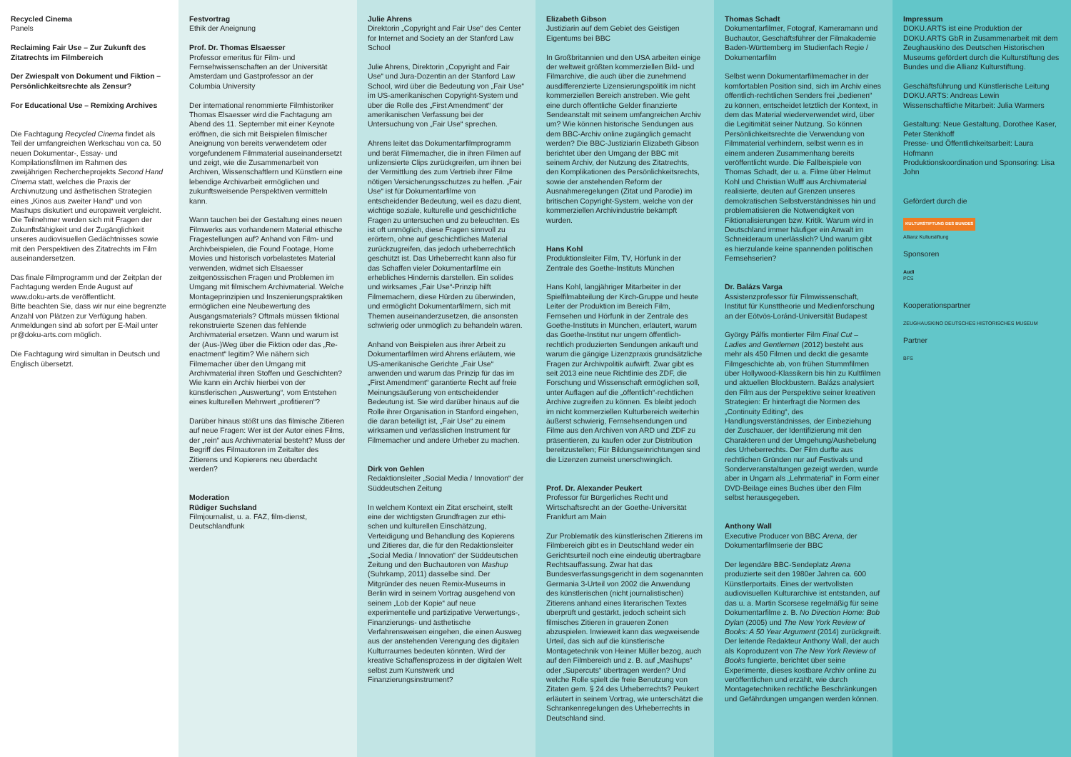Recycled Cinema
Panels
Reclaiming Fair Use – Zur Zukunft des Zitatrechts im Filmbereich
Der Zwiespalt von Dokument und Fiktion – Persönlichkeitsrechte als Zensur?
For Educational Use – Remixing Archives
Die Fachtagung Recycled Cinema findet als Teil der umfangreichen Werkschau von ca. 50 neuen Dokumentar-, Essay- und Kompilationsfilmen im Rahmen des zweijährigen Rechercheprojekts Second Hand Cinema statt, welches die Praxis der Archivnutzung und ästhetischen Strategien eines „Kinos aus zweiter Hand“ und von Mashups diskutiert und europaweit vergleicht. Die Teilnehmer werden sich mit Fragen der Zukunftsfähigkeit und der Zugänglichkeit unseres audiovisuellen Gedächtnisses sowie mit den Perspektiven des Zitatrechts im Film auseinandersetzen.
Das finale Filmprogramm und der Zeitplan der Fachtagung werden Ende August auf www.doku-arts.de veröffentlicht.
Bitte beachten Sie, dass wir nur eine begrenzte Anzahl von Plätzen zur Verfügung haben. Anmeldungen sind ab sofort per E-Mail unter pr@doku-arts.com möglich.
Die Fachtagung wird simultan in Deutsch und Englisch übersetzt.
Festvortrag
Ethik der Aneignung
Prof. Dr. Thomas Elsaesser
Professor emeritus für Film- und Fernsehwissenschaften an der Universität Amsterdam und Gastprofessor an der Columbia University
Der international renommierte Filmhistoriker Thomas Elsaesser wird die Fachtagung am Abend des 11. September mit einer Keynote eröffnen, die sich mit Beispielen filmischer Aneignung von bereits verwendetem oder vorgefundenem Filmmaterial auseinandersetzt und zeigt, wie die Zusammenarbeit von Archiven, Wissenschaftlern und Künstlern eine lebendige Archivarbeit ermöglichen und zukunftsweisende Perspektiven vermitteln kann.
Wann tauchen bei der Gestaltung eines neuen Filmwerks aus vorhandenem Material ethische Fragestellungen auf? Anhand von Film- und Archivbeispielen, die Found Footage, Home Movies und historisch vorbelastetes Material verwenden, widmet sich Elsaesser zeitgenössischen Fragen und Problemen im Umgang mit filmischem Archivmaterial. Welche Montageprinzipien und Inszenierungspraktiken ermöglichen eine Neubewertung des Ausgangsmaterials? Oftmals müssen fiktional rekonstruierte Szenen das fehlende Archivmaterial ersetzen. Wann und warum ist der (Aus-)Weg über die Fiktion oder das „Re-enactment“ legitim? Wie nähern sich Filmemacher über den Umgang mit Archivmaterial ihren Stoffen und Geschichten? Wie kann ein Archiv hierbei von der künstlerischen „Auswertung“, vom Entstehen eines kulturellen Mehrwert „profitieren“?
Darüber hinaus stößt uns das filmische Zitieren auf neue Fragen: Wer ist der Autor eines Films, der „rein“ aus Archivmaterial besteht? Muss der Begriff des Filmautoren im Zeitalter des Zitierens und Kopierens neu überdacht werden?
Moderation
Rüdiger Suchsland
Filmjournalist, u. a. FAZ, film-dienst, Deutschlandfunk
Julie Ahrens
Direktorin „Copyright and Fair Use“ des Center for Internet and Society an der Stanford Law School
Julie Ahrens, Direktorin „Copyright and Fair Use“ und Jura-Dozentin an der Stanford Law School, wird über die Bedeutung von „Fair Use“ im US-amerikanischen Copyright-System und über die Rolle des „First Amendment“ der amerikanischen Verfassung bei der Untersuchung von „Fair Use“ sprechen.
Ahrens leitet das Dokumentarfilmprogramm und berät Filmemacher, die in ihren Filmen auf unlizensierte Clips zurückgreifen, um ihnen bei der Vermittlung des zum Vertrieb ihrer Filme nötigen Versicherungsschutzes zu helfen. „Fair Use“ ist für Dokumentarfilme von entscheidender Bedeutung, weil es dazu dient, wichtige soziale, kulturelle und geschichtliche Fragen zu untersuchen und zu beleuchten. Es ist oft unmöglich, diese Fragen sinnvoll zu erörtern, ohne auf geschichtliches Material zurückzugreifen, das jedoch urheberrechtlich geschützt ist. Das Urheberrecht kann also für das Schaffen vieler Dokumentarfilme ein erhebliches Hindernis darstellen. Ein solides und wirksames „Fair Use“-Prinzip hilft Filmemachern, diese Hürden zu überwinden, und ermöglicht Dokumentarfilmern, sich mit Themen auseinanderzusetzen, die ansonsten schwierig oder unmöglich zu behandeln wären.
Anhand von Beispielen aus ihrer Arbeit zu Dokumentarfilmen wird Ahrens erläutern, wie US-amerikanische Gerichte „Fair Use“ anwenden und warum das Prinzip für das im „First Amendment“ garantierte Recht auf freie Meinungsäußerung von entscheidender Bedeutung ist. Sie wird darüber hinaus auf die Rolle ihrer Organisation in Stanford eingehen, die daran beteiligt ist, „Fair Use“ zu einem wirksamen und verlässlichen Instrument für Filmemacher und andere Urheber zu machen.
Dirk von Gehlen
Redaktionsleiter „Social Media / Innovation“ der Süddeutschen Zeitung
In welchem Kontext ein Zitat erscheint, stellt eine der wichtigsten Grundfragen zur ethi-schen und kulturellen Einschätzung, Verteidigung und Behandlung des Kopierens und Zitieres dar, die für den Redaktionsleiter „Social Media / Innovation“ der Süddeutschen Zeitung und den Buchautoren von Mashup (Suhrkamp, 2011) dasselbe sind. Der Mitgründer des neuen Remix-Museums in Berlin wird in seinem Vortrag ausgehend von seinem „Lob der Kopie“ auf neue experimentelle und partizipative Verwertungs-, Finanzierungs- und ästhetische Verfahrensweisen eingehen, die einen Ausweg aus der anstehenden Verengung des digitalen Kulturraumes bedeuten könnten. Wird der kreative Schaffensprozess in der digitalen Welt selbst zum Kunstwerk und Finanzierungsinstrument?
Elizabeth Gibson
Justiziarin auf dem Gebiet des Geistigen Eigentums bei BBC
In Großbritannien und den USA arbeiten einige der weltweit größten kommerziellen Bild- und Filmarchive, die auch über die zunehmend ausdifferenzierte Lizensierungspolitik im nicht kommerziellen Bereich anstreben. Wie geht eine durch öffentliche Gelder finanzierte Sendeanstalt mit seinem umfangreichen Archiv um? Wie können historische Sendungen aus dem BBC-Archiv online zugänglich gemacht werden? Die BBC-Justiziarin Elizabeth Gibson berichtet über den Umgang der BBC mit seinem Archiv, der Nutzung des Zitatrechts, den Komplikationen des Persönlichkeitsrechts, sowie der anstehenden Reform der Ausnahmeregelungen (Zitat und Parodie) im britischen Copyright-System, welche von der kommerziellen Archivindustrie bekämpft wurden.
Hans Kohl
Produktionsleiter Film, TV, Hörfunk in der Zentrale des Goethe-Instituts München
Hans Kohl, langjähriger Mitarbeiter in der Spielfilmabteilung der Kirch-Gruppe und heute Leiter der Produktion im Bereich Film, Fernsehen und Hörfunk in der Zentrale des Goethe-Instituts in München, erläutert, warum das Goethe-Institut nur ungern öffentlich-rechtlich produzierten Sendungen ankauft und warum die gängige Lizenzpraxis grundsätzliche Fragen zur Archivpolitik aufwirft. Zwar gibt es seit 2013 eine neue Richtlinie des ZDF, die Forschung und Wissenschaft ermöglichen soll, unter Auflagen auf die „öffentlich“-rechtlichen Archive zugreifen zu können. Es bleibt jedoch im nicht kommerziellen Kulturbereich weiterhin äußerst schwierig, Fernsehsendungen und Filme aus den Archiven von ARD und ZDF zu präsentieren, zu kaufen oder zur Distribution bereitzustellen; Für Bildungseinrichtungen sind die Lizenzen zumeist unerschwinglich.
Prof. Dr. Alexander Peukert
Professor für Bürgerliches Recht und Wirtschaftsrecht an der Goethe-Universität Frankfurt am Main
Zur Problematik des künstlerischen Zitierens im Filmbereich gibt es in Deutschland weder ein Gerichtsurteil noch eine eindeutig übertragbare Rechtsauffassung. Zwar hat das Bundesverfassungsgericht in dem sogenannten Germania 3-Urteil von 2002 die Anwendung des künstlerischen (nicht journalistischen) Zitierens anhand eines literarischen Textes überprüft und gestärkt, jedoch scheint sich filmisches Zitieren in graueren Zonen abzuspielen. Inwieweit kann das wegweisende Urteil, das sich auf die künstlerische Montagetechnik von Heiner Müller bezog, auch auf den Filmbereich und z. B. auf „Mashups“ oder „Supercuts“ übertragen werden? Und welche Rolle spielt die freie Benutzung von Zitaten gem. § 24 des Urheberrechts? Peukert erläutert in seinem Vortrag, wie unterschätzt die Schrankenregelungen des Urheberrechts in Deutschland sind.
Thomas Schadt
Dokumentarfilmer, Fotograf, Kameramann und Buchautor, Geschäftsführer der Filmakademie Baden-Württemberg im Studienfach Regie / Dokumentarfilm
Selbst wenn Dokumentarfilmemacher in der komfortablen Position sind, sich im Archiv eines öffentlich-rechtlichen Senders frei „bedienen“ zu können, entscheidet letztlich der Kontext, in dem das Material wiederverwendet wird, über die Legitimität seiner Nutzung. So können Persönlichkeitsrechte die Verwendung von Filmmaterial verhindern, selbst wenn es in einem anderen Zusammenhang bereits veröffentlicht wurde. Die Fallbeispiele von Thomas Schadt, der u. a. Filme über Helmut Kohl und Christian Wulff aus Archivmaterial realisierte, deuten auf Grenzen unseres demokratischen Selbstverständnisses hin und problematisieren die Notwendigkeit von Fiktionalisierungen bzw. Kritik. Warum wird in Deutschland immer häufiger ein Anwalt im Schneideraum unerlässlich? Und warum gibt es hierzulande keine spannenden politischen Fernsehserien?
Dr. Balázs Varga
Assistenzprofessor für Filmwissenschaft, Institut für Kunsttheorie und Medienforschung an der Eötvös-Loránd-Universität Budapest
György Pálfis montierter Film Final Cut – Ladies and Gentlemen (2012) besteht aus mehr als 450 Filmen und deckt die gesamte Filmgeschichte ab, von frühen Stummfilmen über Hollywood-Klassikern bis hin zu Kultfilmen und aktuellen Blockbustern. Balázs analysiert den Film aus der Perspektive seiner kreativen Strategien: Er hinterfragt die Normen des „Continuity Editing“, des Handlungsverständnisses, der Einbeziehung der Zuschauer, der Identifizierung mit den Charakteren und der Umgehung/Aushebelung des Urheberrechts. Der Film durfte aus rechtlichen Gründen nur auf Festivals und Sonderveranstaltungen gezeigt werden, wurde aber in Ungarn als „Lehrmaterial“ in Form einer DVD-Beilage eines Buches über den Film selbst herausgegeben.
Anthony Wall
Executive Producer von BBC Arena, der Dokumentarfilmserie der BBC
Der legendäre BBC-Sendeplatz Arena produzierte seit den 1980er Jahren ca. 600 Künstlerportaits. Eines der wertvollsten audiovisuellen Kulturarchive ist entstanden, auf das u. a. Martin Scorsese regelmäßig für seine Dokumentarfilme z. B. No Direction Home: Bob Dylan (2005) und The New York Review of Books: A 50 Year Argument (2014) zurückgreift. Der leitende Redakteur Anthony Wall, der auch als Koproduzent von The New York Review of Books fungierte, berichtet über seine Experimente, dieses kostbare Archiv online zu veröffentlichen und erzählt, wie durch Montagetechniken rechtliche Beschränkungen und Gefährdungen umgangen werden können.
Impressum
DOKU.ARTS ist eine Produktion der DOKU.ARTS GbR in Zusammenarbeit mit dem Zeughauskino des Deutschen Historischen Museums gefördert durch die Kulturstiftung des Bundes und die Allianz Kulturstiftung.
Geschäftsführung und Künstlerische Leitung DOKU.ARTS: Andreas Lewin
Wissenschaftliche Mitarbeit: Julia Warmers
Gestaltung: Neue Gestaltung, Dorothee Kaser, Peter Stenkhoff
Presse- und Öffentlichkeitsarbeit: Laura Hofmann
Produktionskoordination und Sponsoring: Lisa John
Gefördert durch die
KULTURSTIFTUNG DES BUNDES
Allianz Kulturstiftung
Sponsoren
Audi
PCS
Kooperationspartner
ZEUGHAUSKINO DEUTSCHES HISTORISCHES MUSEUM
Partner
BFS